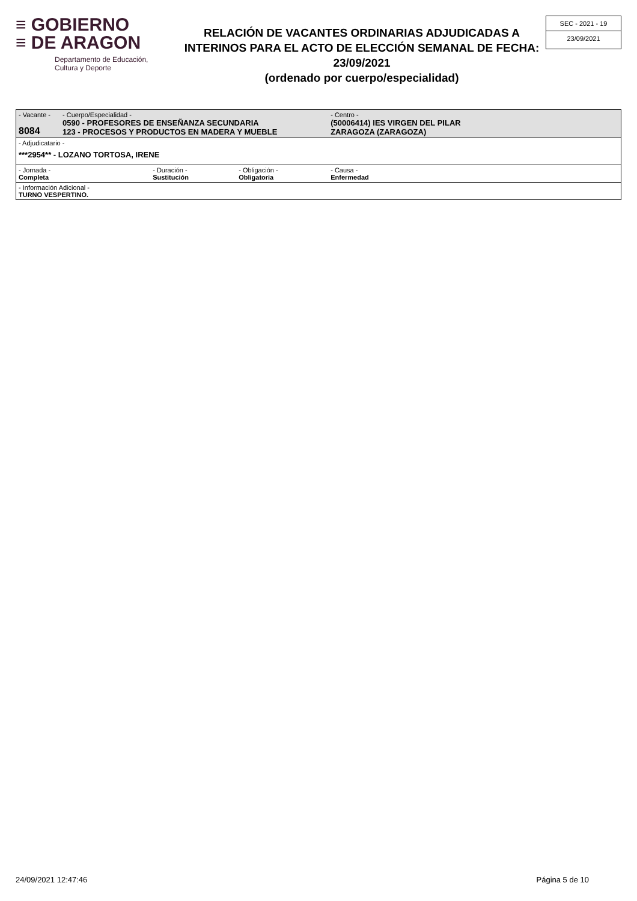≡ GOBIERNO
≡ DE ARAGON
Departamento de Educación,
Cultura y Deporte
RELACIÓN DE VACANTES ORDINARIAS ADJUDICADAS A INTERINOS PARA EL ACTO DE ELECCIÓN SEMANAL DE FECHA: 23/09/2021
(ordenado por cuerpo/especialidad)
SEC - 2021 - 19
23/09/2021
| - Vacante - 8084 | - Cuerpo/Especialidad - 0590 - PROFESORES DE ENSEÑANZA SECUNDARIA 123 - PROCESOS Y PRODUCTOS EN MADERA Y MUEBLE | | | - Centro - (50006414) IES VIRGEN DEL PILAR ZARAGOZA (ZARAGOZA) | |
| - Adjudicatario - ***2954** - LOZANO TORTOSA, IRENE | | | | | |
| - Jornada - Completa | | - Duración - Sustitución | - Obligación - Obligatoria | - Causa - Enfermedad | |
| - Información Adicional - TURNO VESPERTINO. | | | | | |
24/09/2021 12:47:46 Página 5 de 10